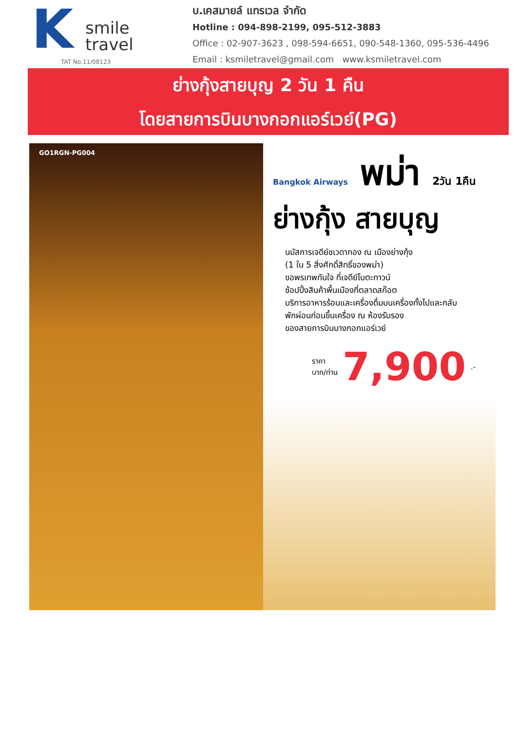K
smile
travel
TAT No.11/08123
บ.เคสมายล์ แทรเวล จำกัด
Hotline : 094-898-2199, 095-512-3883
Office : 02-907-3623 , 098-594-6651, 090-548-1360, 095-536-4496
Email : ksmiletravel@gmail.com www.ksmiletravel.com
ย่างกุ้งสายบุญ 2 วัน 1 คืน
โดยสายการบินบางกอกแอร์เวย์(PG)
GO1RGN-PG004
Bangkok Airways พม่า 2วัน 1คืน
ย่างกุ้ง สายบุญ
นมัสการเจดีย์ชเวดากอง ณ เมืองย่างกุ้ง
(1 ใน 5 สิ่งศักดิ์สิทธิ์ของพม่า)
ขอพรเทพทันใจ ที่เจดีย์โบตะทาวน์
ช้อปปิ้งสินค้าพื้นเมืองที่ตลาดสก๊อต
บริการอาหารร้อนและเครื่องดื่มบนเครื่องทั้งไปและกลับ
พักผ่อนก่อนขึ้นเครื่อง ณ ห้องรับรอง
ของสายการบินบางกอกแอร์เวย์
ราคา
บาท/ท่าน 7,900.-